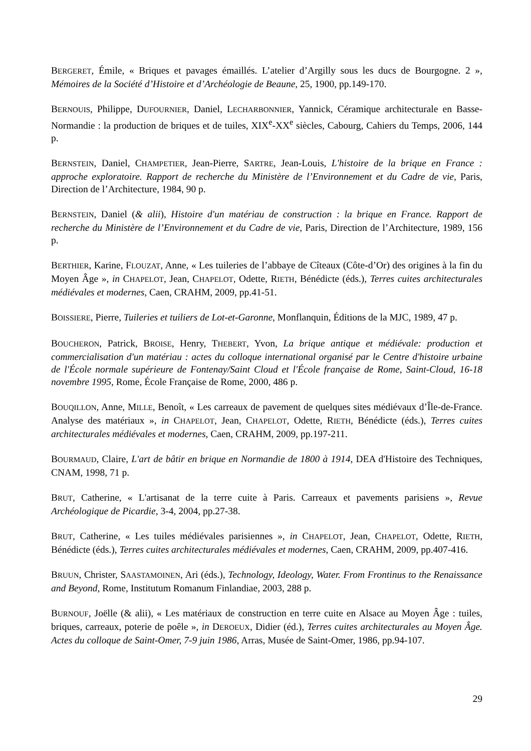BERGERET, Émile, « Briques et pavages émaillés. L’atelier d’Argilly sous les ducs de Bourgogne. 2 », Mémoires de la Société d’Histoire et d’Archéologie de Beaune, 25, 1900, pp.149-170.
BERNOUIS, Philippe, DUFOURNIER, Daniel, LECHARBONNIER, Yannick, Céramique architecturale en Basse-Normandie : la production de briques et de tuiles, XIX<sup>e</sup>-XX<sup>e</sup> siècles, Cabourg, Cahiers du Temps, 2006, 144 p.
BERNSTEIN, Daniel, CHAMPETIER, Jean-Pierre, SARTRE, Jean-Louis, L'histoire de la brique en France : approche exploratoire. Rapport de recherche du Ministère de l’Environnement et du Cadre de vie, Paris, Direction de l’Architecture, 1984, 90 p.
BERNSTEIN, Daniel (& alii), Histoire d'un matériau de construction : la brique en France. Rapport de recherche du Ministère de l’Environnement et du Cadre de vie, Paris, Direction de l’Architecture, 1989, 156 p.
BERTHIER, Karine, FLOUZAT, Anne, « Les tuileries de l’abbaye de Cîteaux (Côte-d’Or) des origines à la fin du Moyen Âge », in CHAPELOT, Jean, CHAPELOT, Odette, RIETH, Bénédicte (éds.), Terres cuites architecturales médiévales et modernes, Caen, CRAHM, 2009, pp.41-51.
BOISSIERE, Pierre, Tuileries et tuiliers de Lot-et-Garonne, Monflanquin, Éditions de la MJC, 1989, 47 p.
BOUCHERON, Patrick, BROISE, Henry, THEBERT, Yvon, La brique antique et médiévale: production et commercialisation d'un matériau : actes du colloque international organisé par le Centre d'histoire urbaine de l'École normale supérieure de Fontenay/Saint Cloud et l'École française de Rome, Saint-Cloud, 16-18 novembre 1995, Rome, École Française de Rome, 2000, 486 p.
BOUQILLON, Anne, MILLE, Benoît, « Les carreaux de pavement de quelques sites médiévaux d’Île-de-France. Analyse des matériaux », in CHAPELOT, Jean, CHAPELOT, Odette, RIETH, Bénédicte (éds.), Terres cuites architecturales médiévales et modernes, Caen, CRAHM, 2009, pp.197-211.
BOURMAUD, Claire, L'art de bâtir en brique en Normandie de 1800 à 1914, DEA d'Histoire des Techniques, CNAM, 1998, 71 p.
BRUT, Catherine, « L'artisanat de la terre cuite à Paris. Carreaux et pavements parisiens », Revue Archéologique de Picardie, 3-4, 2004, pp.27-38.
BRUT, Catherine, « Les tuiles médiévales parisiennes », in CHAPELOT, Jean, CHAPELOT, Odette, RIETH, Bénédicte (éds.), Terres cuites architecturales médiévales et modernes, Caen, CRAHM, 2009, pp.407-416.
BRUUN, Christer, SAASTAMOINEN, Ari (éds.), Technology, Ideology, Water. From Frontinus to the Renaissance and Beyond, Rome, Institutum Romanum Finlandiae, 2003, 288 p.
BURNOUF, Joëlle (& alii), « Les matériaux de construction en terre cuite en Alsace au Moyen Âge : tuiles, briques, carreaux, poterie de poêle », in DEROEUX, Didier (éd.), Terres cuites architecturales au Moyen Âge. Actes du colloque de Saint-Omer, 7-9 juin 1986, Arras, Musée de Saint-Omer, 1986, pp.94-107.
29